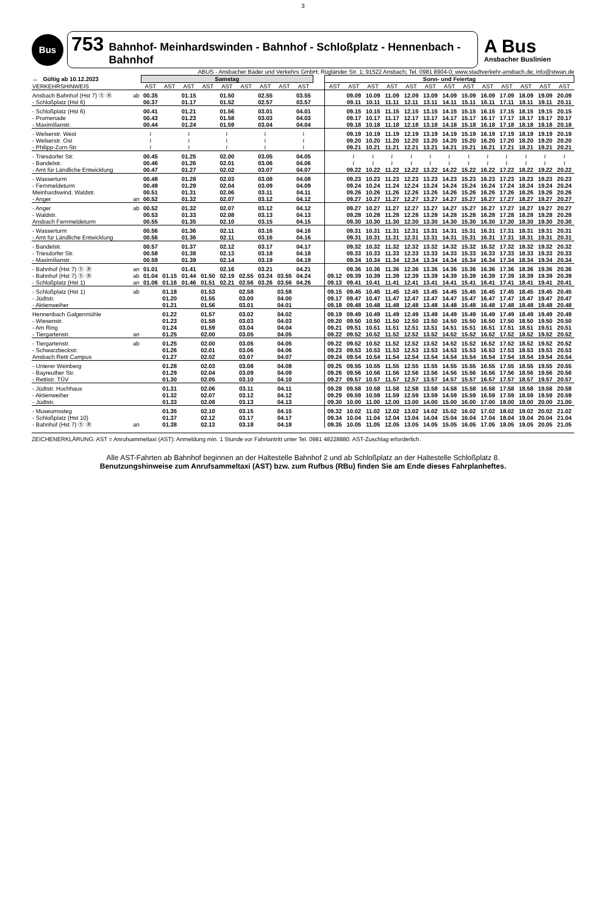3
Bus
753 Bahnhof- Meinhardswinden - Bahnhof - Schloßplatz - Hennenbach - Bahnhof
A Bus
Ansbacher Buslinien
ABUS - Ansbacher Bäder und Verkehrs GmbH; Rügländer Str. 1; 91522 Ansbach; Tel. 0981 8904-0; www.stadtverkehr-ansbach.de; info@stwan.de
| ↔ Gültig ab 10.12.2023 | | Samstag | | | | | | | | | | Sonn- und Feiertag | | | | | | | | | | | | |
| --- | --- | --- | --- | --- | --- | --- | --- | --- | --- | --- | --- | --- | --- | --- | --- | --- | --- | --- | --- | --- | --- | --- | --- | --- |
| VERKEHRSHINWEIS | | AST | AST | AST | AST | AST | AST | AST | AST | AST | | AST | AST | AST | AST | AST | AST | AST | AST | AST | AST | AST | AST | AST |
| Ansbach Bahnhof (Hst 7) Ⓢ Ⓡ | ab | 00.35 | | 01.15 | | 01.50 | | 02.55 | | 03.55 | | | 09.09 | 10.09 | 11.09 | 12.09 | 13.09 | 14.09 | 15.09 | 16.09 | 17.09 | 18.09 | 19.09 | 20.09 |
| - Schloßplatz (Hst 6) | | 00.37 | | 01.17 | | 01.52 | | 02.57 | | 03.57 | | | 09.11 | 10.11 | 11.11 | 12.11 | 13.11 | 14.11 | 15.11 | 16.11 | 17.11 | 18.11 | 19.11 | 20.11 |
| - Schloßplatz (Hst 6) | | 00.41 | | 01.21 | | 01.56 | | 03.01 | | 04.01 | | | 09.15 | 10.15 | 11.15 | 12.15 | 13.15 | 14.15 | 15.15 | 16.15 | 17.15 | 18.15 | 19.15 | 20.15 |
| - Promenade | | 00.43 | | 01.23 | | 01.58 | | 03.03 | | 04.03 | | | 09.17 | 10.17 | 11.17 | 12.17 | 13.17 | 14.17 | 15.17 | 16.17 | 17.17 | 18.17 | 19.17 | 20.17 |
| - Maximilianstr. | | 00.44 | | 01.24 | | 01.59 | | 03.04 | | 04.04 | | | 09.18 | 10.18 | 11.18 | 12.18 | 13.18 | 14.18 | 15.18 | 16.18 | 17.18 | 18.18 | 19.18 | 20.18 |
| - Welserstr. West | | ≀ | | ≀ | | ≀ | | ≀ | | ≀ | | | 09.19 | 10.19 | 11.19 | 12.19 | 13.19 | 14.19 | 15.19 | 16.19 | 17.19 | 18.19 | 19.19 | 20.19 |
| - Welserstr. Ost | | ≀ | | ≀ | | ≀ | | ≀ | | ≀ | | | 09.20 | 10.20 | 11.20 | 12.20 | 13.20 | 14.20 | 15.20 | 16.20 | 17.20 | 18.20 | 19.20 | 20.20 |
| - Philipp-Zorn-Str. | | ≀ | | ≀ | | ≀ | | ≀ | | ≀ | | | 09.21 | 10.21 | 11.21 | 12.21 | 13.21 | 14.21 | 15.21 | 16.21 | 17.21 | 18.21 | 19.21 | 20.21 |
| - Triesdorfer Str. | | 00.45 | | 01.25 | | 02.00 | | 03.05 | | 04.05 | | | ≀ | ≀ | ≀ | ≀ | ≀ | ≀ | ≀ | ≀ | ≀ | ≀ | ≀ | ≀ |
| - Bandelstr. | | 00.46 | | 01.26 | | 02.01 | | 03.06 | | 04.06 | | | ≀ | ≀ | ≀ | ≀ | ≀ | ≀ | ≀ | ≀ | ≀ | ≀ | ≀ | ≀ |
| - Amt für Ländliche Entwicklung | | 00.47 | | 01.27 | | 02.02 | | 03.07 | | 04.07 | | | 09.22 | 10.22 | 11.22 | 12.22 | 13.22 | 14.22 | 15.22 | 16.22 | 17.22 | 18.22 | 19.22 | 20.22 |
| - Wasserturm | | 00.48 | | 01.28 | | 02.03 | | 03.08 | | 04.08 | | | 09.23 | 10.23 | 11.23 | 12.23 | 13.23 | 14.23 | 15.23 | 16.23 | 17.23 | 18.23 | 19.23 | 20.23 |
| - Fernmeldeturm | | 00.49 | | 01.29 | | 02.04 | | 03.09 | | 04.09 | | | 09.24 | 10.24 | 11.24 | 12.24 | 13.24 | 14.24 | 15.24 | 16.24 | 17.24 | 18.24 | 19.24 | 20.24 |
| Meinhardswind. Waldstr. | | 00.51 | | 01.31 | | 02.06 | | 03.11 | | 04.11 | | | 09.26 | 10.26 | 11.26 | 12.26 | 13.26 | 14.26 | 15.26 | 16.26 | 17.26 | 18.26 | 19.26 | 20.26 |
| - Anger | an | 00.52 | | 01.32 | | 02.07 | | 03.12 | | 04.12 | | | 09.27 | 10.27 | 11.27 | 12.27 | 13.27 | 14.27 | 15.27 | 16.27 | 17.27 | 18.27 | 19.27 | 20.27 |
| - Anger | ab | 00.52 | | 01.32 | | 02.07 | | 03.12 | | 04.12 | | | 09.27 | 10.27 | 11.27 | 12.27 | 13.27 | 14.27 | 15.27 | 16.27 | 17.27 | 18.27 | 19.27 | 20.27 |
| - Waldstr. | | 00.53 | | 01.33 | | 02.08 | | 03.13 | | 04.13 | | | 09.28 | 10.28 | 11.28 | 12.28 | 13.28 | 14.28 | 15.28 | 16.28 | 17.28 | 18.28 | 19.28 | 20.28 |
| Ansbach Fernmeldeturm | | 00.55 | | 01.35 | | 02.10 | | 03.15 | | 04.15 | | | 09.30 | 10.30 | 11.30 | 12.30 | 13.30 | 14.30 | 15.30 | 16.30 | 17.30 | 18.30 | 19.30 | 20.30 |
| - Wasserturm | | 00.56 | | 01.36 | | 02.11 | | 03.16 | | 04.16 | | | 09.31 | 10.31 | 11.31 | 12.31 | 13.31 | 14.31 | 15.31 | 16.31 | 17.31 | 18.31 | 19.31 | 20.31 |
| - Amt für Ländliche Entwicklung | | 00.56 | | 01.36 | | 02.11 | | 03.16 | | 04.16 | | | 09.31 | 10.31 | 11.31 | 12.31 | 13.31 | 14.31 | 15.31 | 16.31 | 17.31 | 18.31 | 19.31 | 20.31 |
| - Bandelstr. | | 00.57 | | 01.37 | | 02.12 | | 03.17 | | 04.17 | | | 09.32 | 10.32 | 11.32 | 12.32 | 13.32 | 14.32 | 15.32 | 16.32 | 17.32 | 18.32 | 19.32 | 20.32 |
| - Triesdorfer Str. | | 00.58 | | 01.38 | | 02.13 | | 03.18 | | 04.18 | | | 09.33 | 10.33 | 11.33 | 12.33 | 13.33 | 14.33 | 15.33 | 16.33 | 17.33 | 18.33 | 19.33 | 20.33 |
| - Maximilianstr. | | 00.59 | | 01.39 | | 02.14 | | 03.19 | | 04.19 | | | 09.34 | 10.34 | 11.34 | 12.34 | 13.34 | 14.34 | 15.34 | 16.34 | 17.34 | 18.34 | 19.34 | 20.34 |
| - Bahnhof (Hst 7) Ⓢ Ⓡ | an | 01.01 | | 01.41 | | 02.16 | | 03.21 | | 04.21 | | | 09.36 | 10.36 | 11.36 | 12.36 | 13.36 | 14.36 | 15.36 | 16.36 | 17.36 | 18.36 | 19.36 | 20.36 |
| - Bahnhof (Hst 7) Ⓢ Ⓡ | ab | 01.04 | 01.15 | 01.44 | 01.50 | 02.19 | 02.55 | 03.24 | 03.55 | 04.24 | | 09.12 | 09.39 | 10.39 | 11.39 | 12.39 | 13.39 | 14.39 | 15.39 | 16.39 | 17.39 | 18.39 | 19.39 | 20.39 |
| - Schloßplatz (Hst 1) | an | 01.06 | 01.16 | 01.46 | 01.51 | 02.21 | 02.56 | 03.26 | 03.56 | 04.26 | | 09.13 | 09.41 | 10.41 | 11.41 | 12.41 | 13.41 | 14.41 | 15.41 | 16.41 | 17.41 | 18.41 | 19.41 | 20.41 |
| - Schloßplatz (Hst 1) | ab | | 01.18 | | 01.53 | | 02.58 | | 03.58 | | | 09.15 | 09.45 | 10.45 | 11.45 | 12.45 | 13.45 | 14.45 | 15.45 | 16.45 | 17.45 | 18.45 | 19.45 | 20.45 |
| - Jüdtstr. | | | 01.20 | | 01.55 | | 03.00 | | 04.00 | | | 09.17 | 09.47 | 10.47 | 11.47 | 12.47 | 13.47 | 14.47 | 15.47 | 16.47 | 17.47 | 18.47 | 19.47 | 20.47 |
| - Aktienweiher | | | 01.21 | | 01.56 | | 03.01 | | 04.01 | | | 09.18 | 09.48 | 10.48 | 11.48 | 12.48 | 13.48 | 14.48 | 15.48 | 16.48 | 17.48 | 18.48 | 19.48 | 20.48 |
| Hennenbach Galgenmühle | | | 01.22 | | 01.57 | | 03.02 | | 04.02 | | | 09.19 | 09.49 | 10.49 | 11.49 | 12.49 | 13.49 | 14.49 | 15.49 | 16.49 | 17.49 | 18.49 | 19.49 | 20.49 |
| - Wiesenstr. | | | 01.23 | | 01.58 | | 03.03 | | 04.03 | | | 09.20 | 09.50 | 10.50 | 11.50 | 12.50 | 13.50 | 14.50 | 15.50 | 16.50 | 17.50 | 18.50 | 19.50 | 20.50 |
| - Am Ring | | | 01.24 | | 01.59 | | 03.04 | | 04.04 | | | 09.21 | 09.51 | 10.51 | 11.51 | 12.51 | 13.51 | 14.51 | 15.51 | 16.51 | 17.51 | 18.51 | 19.51 | 20.51 |
| - Tiergartenstr. | an | | 01.25 | | 02.00 | | 03.05 | | 04.05 | | | 09.22 | 09.52 | 10.52 | 11.52 | 12.52 | 13.52 | 14.52 | 15.52 | 16.52 | 17.52 | 18.52 | 19.52 | 20.52 |
| - Tiergartenstr. | ab | | 01.25 | | 02.00 | | 03.05 | | 04.05 | | | 09.22 | 09.52 | 10.52 | 11.52 | 12.52 | 13.52 | 14.52 | 15.52 | 16.52 | 17.52 | 18.52 | 19.52 | 20.52 |
| - Schwarzbeckstr. | | | 01.26 | | 02.01 | | 03.06 | | 04.06 | | | 09.23 | 09.53 | 10.53 | 11.53 | 12.53 | 13.53 | 14.53 | 15.53 | 16.53 | 17.53 | 18.53 | 19.53 | 20.53 |
| Ansbach Retti Campus | | | 01.27 | | 02.02 | | 03.07 | | 04.07 | | | 09.24 | 09.54 | 10.54 | 11.54 | 12.54 | 13.54 | 14.54 | 15.54 | 16.54 | 17.54 | 18.54 | 19.54 | 20.54 |
| - Unterer Weinberg | | | 01.28 | | 02.03 | | 03.08 | | 04.08 | | | 09.25 | 09.55 | 10.55 | 11.55 | 12.55 | 13.55 | 14.55 | 15.55 | 16.55 | 17.55 | 18.55 | 19.55 | 20.55 |
| - Bayreuther Str. | | | 01.29 | | 02.04 | | 03.09 | | 04.09 | | | 09.26 | 09.56 | 10.56 | 11.56 | 12.56 | 13.56 | 14.56 | 15.56 | 16.56 | 17.56 | 18.56 | 19.56 | 20.56 |
| - Rettistr. TÜV | | | 01.30 | | 02.05 | | 03.10 | | 04.10 | | | 09.27 | 09.57 | 10.57 | 11.57 | 12.57 | 13.57 | 14.57 | 15.57 | 16.57 | 17.57 | 18.57 | 19.57 | 20.57 |
| - Jüdtstr. Hochhaus | | | 01.31 | | 02.06 | | 03.11 | | 04.11 | | | 09.28 | 09.58 | 10.58 | 11.58 | 12.58 | 13.58 | 14.58 | 15.58 | 16.58 | 17.58 | 18.58 | 19.58 | 20.58 |
| - Aktienweiher | | | 01.32 | | 02.07 | | 03.12 | | 04.12 | | | 09.29 | 09.59 | 10.59 | 11.59 | 12.59 | 13.59 | 14.59 | 15.59 | 16.59 | 17.59 | 18.59 | 19.59 | 20.59 |
| - Jüdtstr. | | | 01.33 | | 02.08 | | 03.13 | | 04.13 | | | 09.30 | 10.00 | 11.00 | 12.00 | 13.00 | 14.00 | 15.00 | 16.00 | 17.00 | 18.00 | 19.00 | 20.00 | 21.00 |
| - Museumssteg | | | 01.35 | | 02.10 | | 03.15 | | 04.15 | | | 09.32 | 10.02 | 11.02 | 12.02 | 13.02 | 14.02 | 15.02 | 16.02 | 17.02 | 18.02 | 19.02 | 20.02 | 21.02 |
| - Schloßplatz (Hst 10) | | | 01.37 | | 02.12 | | 03.17 | | 04.17 | | | 09.34 | 10.04 | 11.04 | 12.04 | 13.04 | 14.04 | 15.04 | 16.04 | 17.04 | 18.04 | 19.04 | 20.04 | 21.04 |
| - Bahnhof (Hst 7) Ⓢ Ⓡ | an | | 01.38 | | 02.13 | | 03.18 | | 04.18 | | | 09.35 | 10.05 | 11.05 | 12.05 | 13.05 | 14.05 | 15.05 | 16.05 | 17.05 | 18.05 | 19.05 | 20.05 | 21.05 |
ZEICHENERKLÄRUNG: AST = Anrufsammeltaxi (AST): Anmeldung min. 1 Stunde vor Fahrtantritt unter Tel. 0981 48228880. AST-Zuschlag erforderlich.
Alle AST-Fahrten ab Bahnhof beginnen an der Haltestelle Bahnhof 2 und ab Schloßplatz an der Haltestelle Schloßplatz 8.
Benutzungshinweise zum Anrufsammeltaxi (AST) bzw. zum Rufbus (RBu) finden Sie am Ende dieses Fahrplanheftes.